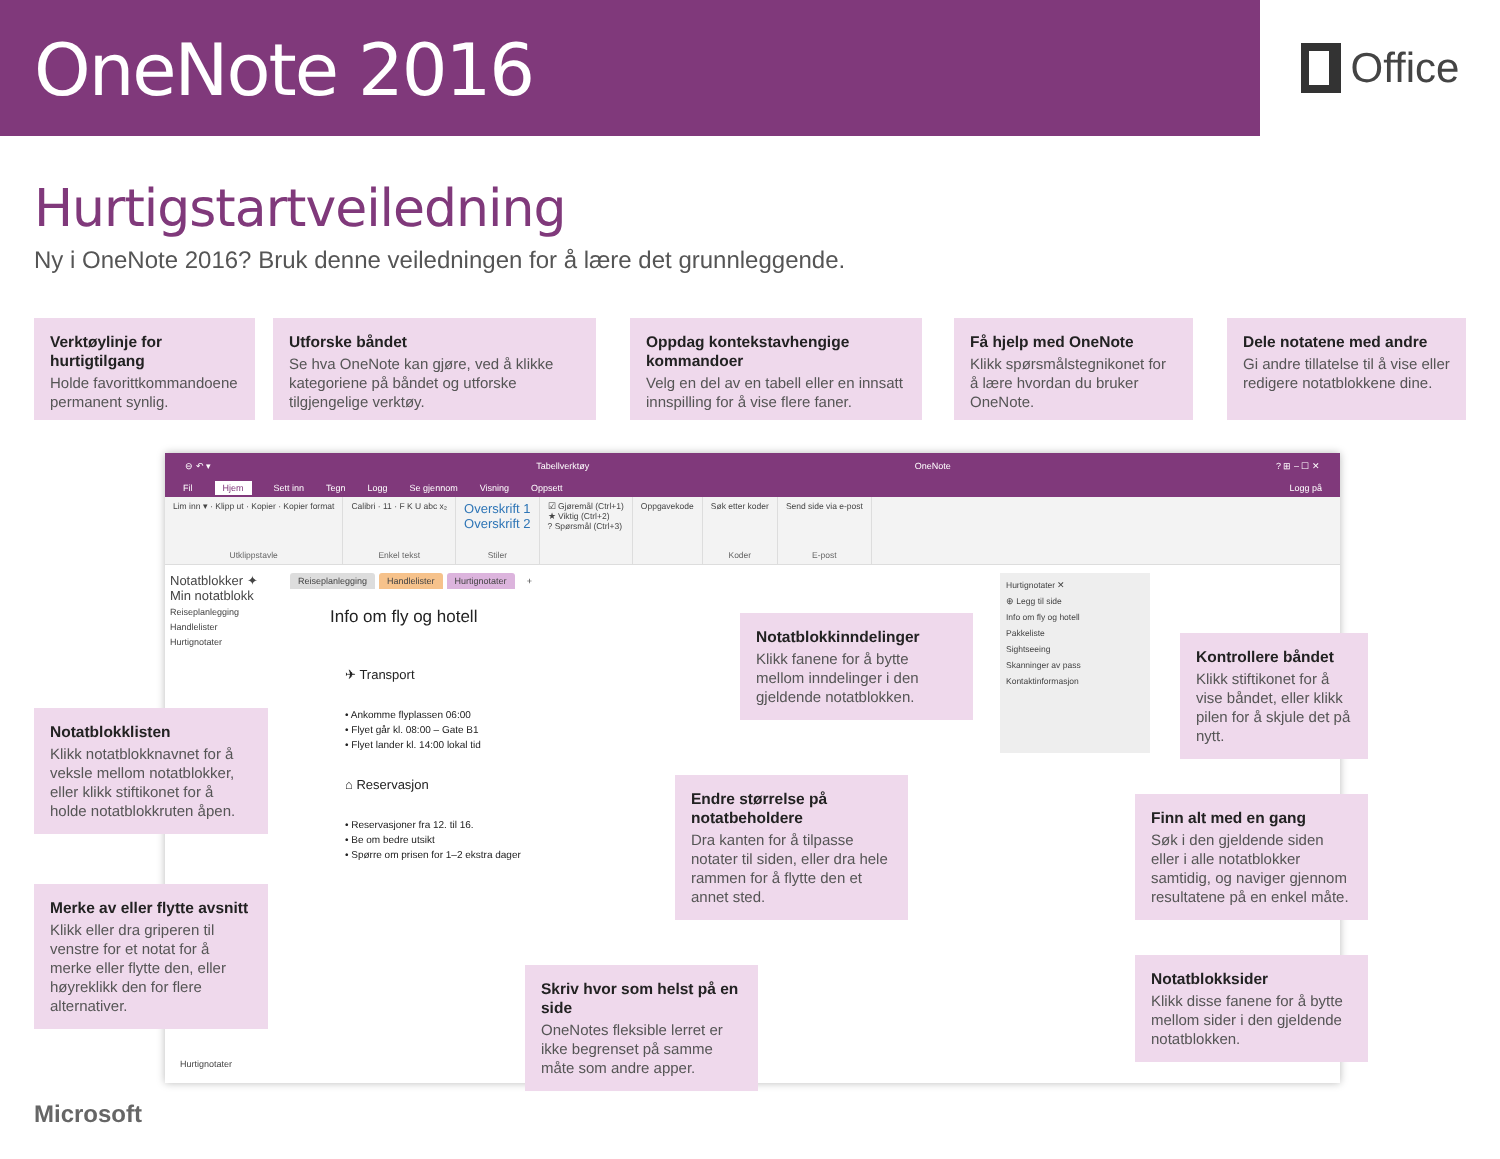OneNote 2016
Office
Hurtigstartveiledning
Ny i OneNote 2016? Bruk denne veiledningen for å lære det grunnleggende.
Verktøylinje for hurtigtilgang
Holde favorittkommandoene permanent synlig.
Utforske båndet
Se hva OneNote kan gjøre, ved å klikke kategoriene på båndet og utforske tilgjengelige verktøy.
Oppdag kontekstavhengige kommandoer
Velg en del av en tabell eller en innsatt innspilling for å vise flere faner.
Få hjelp med OneNote
Klikk spørsmålstegnikonet for å lære hvordan du bruker OneNote.
Dele notatene med andre
Gi andre tillatelse til å vise eller redigere notatblokkene dine.
⊖ ↶ ▾ Tabellverktøy OneNote? ⊞ – ☐ ✕
Fil Hjem Sett inn Tegn Logg Se gjennom Visning Oppsett Logg på
Lim inn ▾ · Klipp ut · Kopier · Kopier format
Utklippstavle
Calibri · 11 · F K U abc x₂
Enkel tekst
Overskrift 1
Overskrift 2
Stiler
☑ Gjøremål (Ctrl+1)
★ Viktig (Ctrl+2)
? Spørsmål (Ctrl+3)
Oppgavekode Søk etter koder
Koder
Send side via e-post
E-post
Notatblokker ✦
Min notatblokk
Reiseplanlegging
Handlelister
Hurtignotater
Notatblokklisten
Klikk notatblokknavnet for å veksle mellom notatblokker, eller klikk stiftikonet for å holde notatblokkruten åpen.
Merke av eller flytte avsnitt
Klikk eller dra griperen til venstre for et notat for å merke eller flytte den, eller høyreklikk den for flere alternativer.
Hurtignotater
Reiseplanlegging Handlelister Hurtignotater +
Info om fly og hotell
✈ Transport
• Ankomme flyplassen 06:00
• Flyet går kl. 08:00 – Gate B1
• Flyet lander kl. 14:00 lokal tid
⌂ Reservasjon
• Reservasjoner fra 12. til 16.
• Be om bedre utsikt
• Spørre om prisen for 1–2 ekstra dager
Notatblokkinndelinger
Klikk fanene for å bytte mellom inndelinger i den gjeldende notatblokken.
Endre størrelse på notatbeholdere
Dra kanten for å tilpasse notater til siden, eller dra hele rammen for å flytte den et annet sted.
Skriv hvor som helst på en side
OneNotes fleksible lerret er ikke begrenset på samme måte som andre apper.
Hurtignotater ✕
⊕ Legg til side
Info om fly og hotell
Pakkeliste
Sightseeing
Skanninger av pass
Kontaktinformasjon
Kontrollere båndet
Klikk stiftikonet for å vise båndet, eller klikk pilen for å skjule det på nytt.
Finn alt med en gang
Søk i den gjeldende siden eller i alle notatblokker samtidig, og naviger gjennom resultatene på en enkel måte.
Notatblokksider
Klikk disse fanene for å bytte mellom sider i den gjeldende notatblokken.
Microsoft